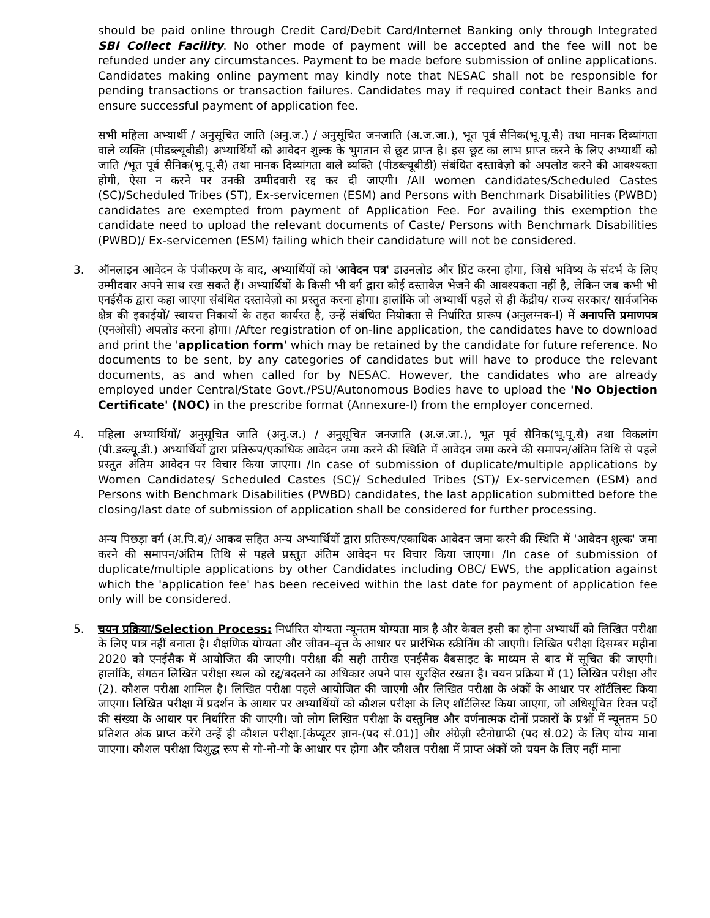should be paid online through Credit Card/Debit Card/Internet Banking only through Integrated SBI Collect Facility. No other mode of payment will be accepted and the fee will not be refunded under any circumstances. Payment to be made before submission of online applications. Candidates making online payment may kindly note that NESAC shall not be responsible for pending transactions or transaction failures. Candidates may if required contact their Banks and ensure successful payment of application fee.
सभी महिला अभ्यार्थी / अनुसूचित जाति (अनु.ज.) / अनुसूचित जनजाति (अ.ज.जा.), भूत पूर्व सैनिक(भू.पू.सै) तथा मानक दिव्यांगता वाले व्यक्ति (पीडब्ल्यूबीडी) अभ्यार्थियों को आवेदन शुल्क के भुगतान से छूट प्राप्त है। इस छूट का लाभ प्राप्त करने के लिए अभ्यार्थी को जाति /भूत पूर्व सैनिक(भू.पू.सै) तथा मानक दिव्यांगता वाले व्यक्ति (पीडब्ल्यूबीडी) संबंधित दस्तावेज़ो को अपलोड करने की आवश्यक्ता होगी, ऐसा न करने पर उनकी उम्मीदवारी रद्द कर दी जाएगी। /All women candidates/Scheduled Castes (SC)/Scheduled Tribes (ST), Ex-servicemen (ESM) and Persons with Benchmark Disabilities (PWBD) candidates are exempted from payment of Application Fee. For availing this exemption the candidate need to upload the relevant documents of Caste/ Persons with Benchmark Disabilities (PWBD)/ Ex-servicemen (ESM) failing which their candidature will not be considered.
3. ऑनलाइन आवेदन के पंजीकरण के बाद, अभ्यार्थियों को 'आवेदन पत्र' डाउनलोड और प्रिंट करना होगा, जिसे भविष्य के संदर्भ के लिए उम्मीदवार अपने साथ रख सकते हैं। अभ्यार्थियों के किसी भी वर्ग द्वारा कोई दस्तावेज़ भेजने की आवश्यकता नहीं है, लेकिन जब कभी भी एनईसैक द्वारा कहा जाएगा संबंधित दस्तावेज़ो का प्रस्तुत करना होगा। हालांकि जो अभ्यार्थी पहले से ही केंद्रीय/ राज्य सरकार/ सार्वजनिक क्षेत्र की इकाईयों/ स्वायत्त निकायों के तहत कार्यरत है, उन्हें संबंधित नियोक्ता से निर्धारित प्रारूप (अनुलग्नक-I) में अनापत्ति प्रमाणपत्र (एनओसी) अपलोड करना होगा। /After registration of on-line application, the candidates have to download and print the 'application form' which may be retained by the candidate for future reference. No documents to be sent, by any categories of candidates but will have to produce the relevant documents, as and when called for by NESAC. However, the candidates who are already employed under Central/State Govt./PSU/Autonomous Bodies have to upload the 'No Objection Certificate' (NOC) in the prescribe format (Annexure-I) from the employer concerned.
4. महिला अभ्यार्थियों/ अनुसूचित जाति (अनु.ज.) / अनुसूचित जनजाति (अ.ज.जा.), भूत पूर्व सैनिक(भू.पू.सै) तथा विकलांग (पी.डब्ल्यू.डी.) अभ्यार्थियों द्वारा प्रतिरूप/एकाधिक आवेदन जमा करने की स्थिति में आवेदन जमा करने की समापन/अंतिम तिथि से पहले प्रस्तुत अंतिम आवेदन पर विचार किया जाएगा। /In case of submission of duplicate/multiple applications by Women Candidates/ Scheduled Castes (SC)/ Scheduled Tribes (ST)/ Ex-servicemen (ESM) and Persons with Benchmark Disabilities (PWBD) candidates, the last application submitted before the closing/last date of submission of application shall be considered for further processing.
अन्य पिछड़ा वर्ग (अ.पि.व)/ आकव सहित अन्य अभ्यार्थियों द्वारा प्रतिरूप/एकाधिक आवेदन जमा करने की स्थिति में 'आवेदन शुल्क' जमा करने की समापन/अंतिम तिथि से पहले प्रस्तुत अंतिम आवेदन पर विचार किया जाएगा। /In case of submission of duplicate/multiple applications by other Candidates including OBC/ EWS, the application against which the 'application fee' has been received within the last date for payment of application fee only will be considered.
5. चयन प्रक्रिया/Selection Process: निर्धारित योग्यता न्यूनतम योग्यता मात्र है और केवल इसी का होना अभ्यार्थी को लिखित परीक्षा के लिए पात्र नहीं बनाता है। शैक्षणिक योग्यता और जीवन–वृत्त के आधार पर प्रारंभिक स्क्रीनिंग की जाएगी। लिखित परीक्षा दिसम्बर महीना 2020 को एनईसैक में आयोजित की जाएगी। परीक्षा की सही तारीख एनईसैक वैबसाइट के माध्यम से बाद में सूचित की जाएगी। हालांकि, संगठन लिखित परीक्षा स्थल को रद्द/बदलने का अधिकार अपने पास सुरक्षित रखता है। चयन प्रक्रिया में (1) लिखित परीक्षा और (2). कौशल परीक्षा शामिल है। लिखित परीक्षा पहले आयोजित की जाएगी और लिखित परीक्षा के अंकों के आधार पर शॉर्टलिस्ट किया जाएगा। लिखित परीक्षा में प्रदर्शन के आधार पर अभ्यार्थियों को कौशल परीक्षा के लिए शॉर्टलिस्ट किया जाएगा, जो अधिसूचित रिक्त पदों की संख्या के आधार पर निर्धारित की जाएगी। जो लोग लिखित परीक्षा के वस्तुनिष्ठ और वर्णनात्मक दोनों प्रकारों के प्रश्नों में न्यूनतम 50 प्रतिशत अंक प्राप्त करेंगे उन्हें ही कौशल परीक्षा.[कंप्यूटर ज्ञान-(पद सं.01)] और अंग्रेज़ी स्टैनोग्राफी (पद सं.02) के लिए योग्य माना जाएगा। कौशल परीक्षा विशुद्ध रूप से गो-नो-गो के आधार पर होगा और कौशल परीक्षा में प्राप्त अंकों को चयन के लिए नहीं माना